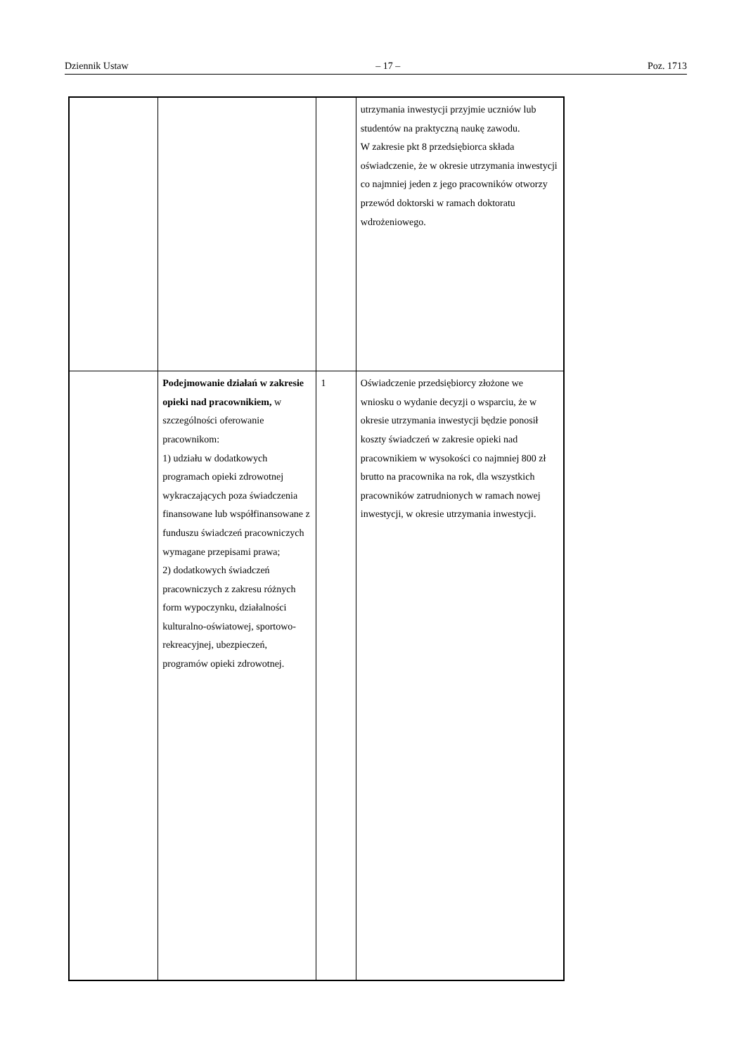Dziennik Ustaw – 17 – Poz. 1713
| | | | utrzymania inwestycji przyjmie uczniów lub studentów na praktyczną naukę zawodu. W zakresie pkt 8 przedsiębiorca składa oświadczenie, że w okresie utrzymania inwestycji co najmniej jeden z jego pracowników otworzy przewód doktorski w ramach doktoratu wdrożeniowego. |
| | Podejmowanie działań w zakresie opieki nad pracownikiem, w szczególności oferowanie pracownikom: 1) udziału w dodatkowych programach opieki zdrowotnej wykraczających poza świadczenia finansowane lub współfinansowane z funduszu świadczeń pracowniczych wymagane przepisami prawa; 2) dodatkowych świadczeń pracowniczych z zakresu różnych form wypoczynku, działalności kulturalno-oświatowej, sportowo-rekreacyjnej, ubezpieczeń, programów opieki zdrowotnej. | 1 | Oświadczenie przedsiębiorcy złożone we wniosku o wydanie decyzji o wsparciu, że w okresie utrzymania inwestycji będzie ponosił koszty świadczeń w zakresie opieki nad pracownikiem w wysokości co najmniej 800 zł brutto na pracownika na rok, dla wszystkich pracowników zatrudnionych w ramach nowej inwestycji, w okresie utrzymania inwestycji. |